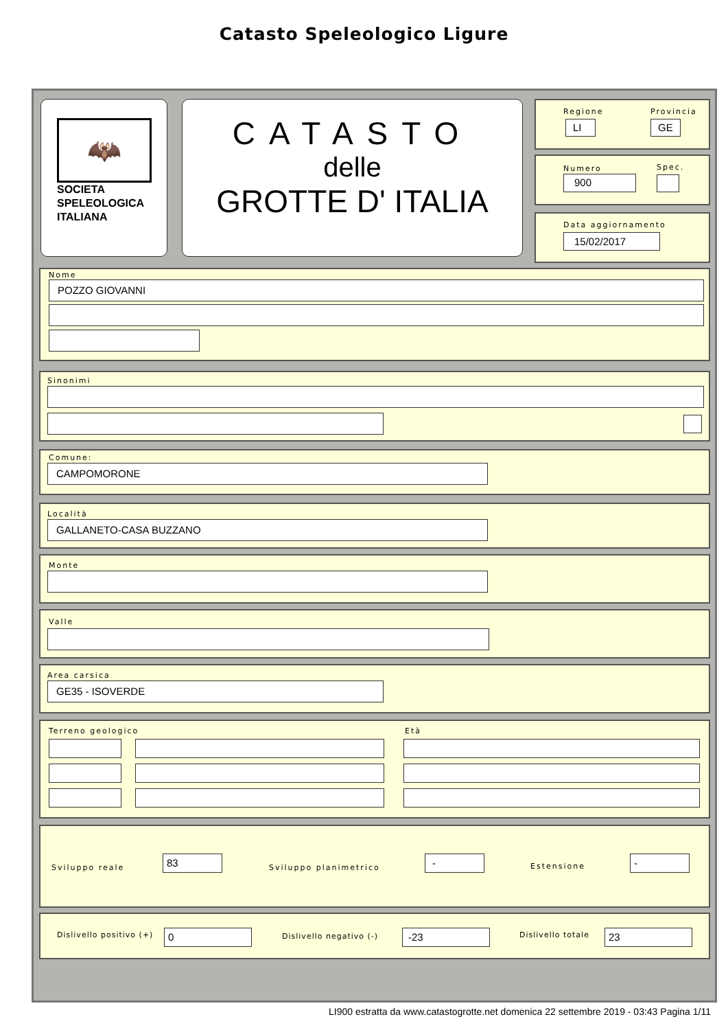Catasto Speleologico Ligure
🦇
SOCIETA
SPELEOLOGICA
ITALIANA
CATASTO
delle
GROTTE D' ITALIA
Regione Provincia
LI GE
Numero Spec.
900
Data aggiornamento
15/02/2017
Nome
POZZO GIOVANNI
Sinonimi
Comune:
CAMPOMORONE
Località
GALLANETO-CASA BUZZANO
Monte
Valle
Area carsica
GE35 - ISOVERDE
Terreno geologico Età
Sviluppo reale
83
Sviluppo planimetrico
-
Estensione
-
Dislivello positivo (+) 0 Dislivello negativo (-) -23 Dislivello totale 23
LI900 estratta da www.catastogrotte.net domenica 22 settembre 2019 - 03:43 Pagina 1/11